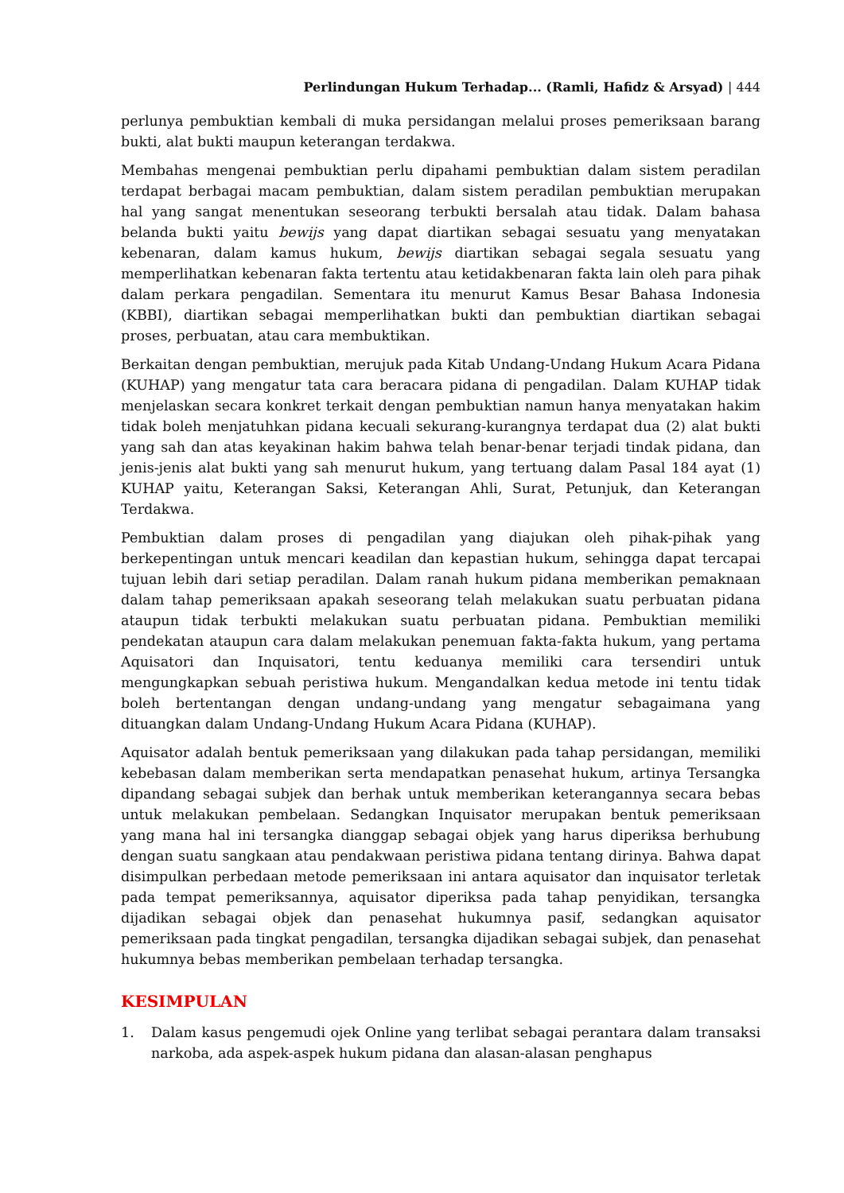Perlindungan Hukum Terhadap... (Ramli, Hafidz & Arsyad) | 444
perlunya pembuktian kembali di muka persidangan melalui proses pemeriksaan barang bukti, alat bukti maupun keterangan terdakwa.
Membahas mengenai pembuktian perlu dipahami pembuktian dalam sistem peradilan terdapat berbagai macam pembuktian, dalam sistem peradilan pembuktian merupakan hal yang sangat menentukan seseorang terbukti bersalah atau tidak. Dalam bahasa belanda bukti yaitu bewijs yang dapat diartikan sebagai sesuatu yang menyatakan kebenaran, dalam kamus hukum, bewijs diartikan sebagai segala sesuatu yang memperlihatkan kebenaran fakta tertentu atau ketidakbenaran fakta lain oleh para pihak dalam perkara pengadilan. Sementara itu menurut Kamus Besar Bahasa Indonesia (KBBI), diartikan sebagai memperlihatkan bukti dan pembuktian diartikan sebagai proses, perbuatan, atau cara membuktikan.
Berkaitan dengan pembuktian, merujuk pada Kitab Undang-Undang Hukum Acara Pidana (KUHAP) yang mengatur tata cara beracara pidana di pengadilan. Dalam KUHAP tidak menjelaskan secara konkret terkait dengan pembuktian namun hanya menyatakan hakim tidak boleh menjatuhkan pidana kecuali sekurang-kurangnya terdapat dua (2) alat bukti yang sah dan atas keyakinan hakim bahwa telah benar-benar terjadi tindak pidana, dan jenis-jenis alat bukti yang sah menurut hukum, yang tertuang dalam Pasal 184 ayat (1) KUHAP yaitu, Keterangan Saksi, Keterangan Ahli, Surat, Petunjuk, dan Keterangan Terdakwa.
Pembuktian dalam proses di pengadilan yang diajukan oleh pihak-pihak yang berkepentingan untuk mencari keadilan dan kepastian hukum, sehingga dapat tercapai tujuan lebih dari setiap peradilan. Dalam ranah hukum pidana memberikan pemaknaan dalam tahap pemeriksaan apakah seseorang telah melakukan suatu perbuatan pidana ataupun tidak terbukti melakukan suatu perbuatan pidana. Pembuktian memiliki pendekatan ataupun cara dalam melakukan penemuan fakta-fakta hukum, yang pertama Aquisatori dan Inquisatori, tentu keduanya memiliki cara tersendiri untuk mengungkapkan sebuah peristiwa hukum. Mengandalkan kedua metode ini tentu tidak boleh bertentangan dengan undang-undang yang mengatur sebagaimana yang dituangkan dalam Undang-Undang Hukum Acara Pidana (KUHAP).
Aquisator adalah bentuk pemeriksaan yang dilakukan pada tahap persidangan, memiliki kebebasan dalam memberikan serta mendapatkan penasehat hukum, artinya Tersangka dipandang sebagai subjek dan berhak untuk memberikan keterangannya secara bebas untuk melakukan pembelaan. Sedangkan Inquisator merupakan bentuk pemeriksaan yang mana hal ini tersangka dianggap sebagai objek yang harus diperiksa berhubung dengan suatu sangkaan atau pendakwaan peristiwa pidana tentang dirinya. Bahwa dapat disimpulkan perbedaan metode pemeriksaan ini antara aquisator dan inquisator terletak pada tempat pemeriksannya, aquisator diperiksa pada tahap penyidikan, tersangka dijadikan sebagai objek dan penasehat hukumnya pasif, sedangkan aquisator pemeriksaan pada tingkat pengadilan, tersangka dijadikan sebagai subjek, dan penasehat hukumnya bebas memberikan pembelaan terhadap tersangka.
KESIMPULAN
1. Dalam kasus pengemudi ojek Online yang terlibat sebagai perantara dalam transaksi narkoba, ada aspek-aspek hukum pidana dan alasan-alasan penghapus